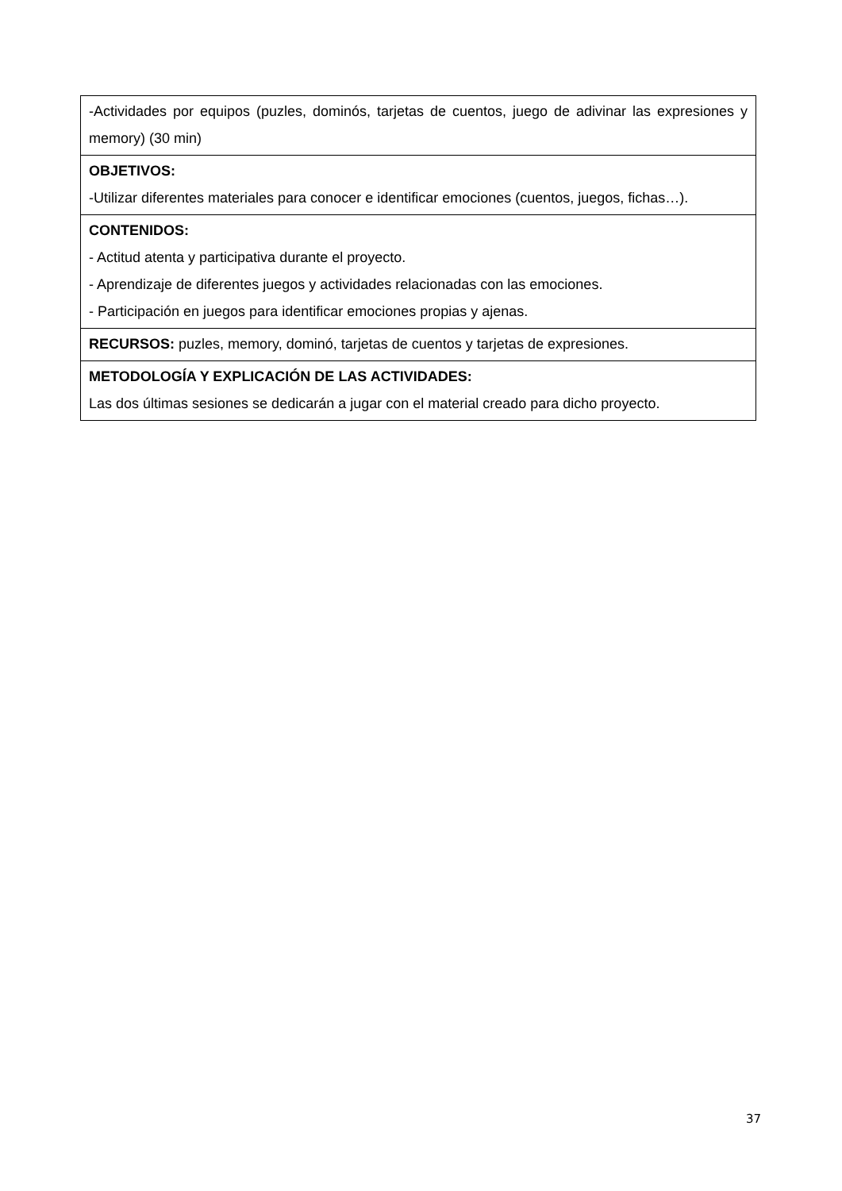| -Actividades por equipos (puzles, dominós, tarjetas de cuentos, juego de adivinar las expresiones y memory) (30 min) |
| OBJETIVOS: -Utilizar diferentes materiales para conocer e identificar emociones (cuentos, juegos, fichas…). |
| CONTENIDOS: - Actitud atenta y participativa durante el proyecto. - Aprendizaje de diferentes juegos y actividades relacionadas con las emociones. - Participación en juegos para identificar emociones propias y ajenas. |
| RECURSOS: puzles, memory, dominó, tarjetas de cuentos y tarjetas de expresiones. |
| METODOLOGÍA Y EXPLICACIÓN DE LAS ACTIVIDADES: Las dos últimas sesiones se dedicarán a jugar con el material creado para dicho proyecto. |
37